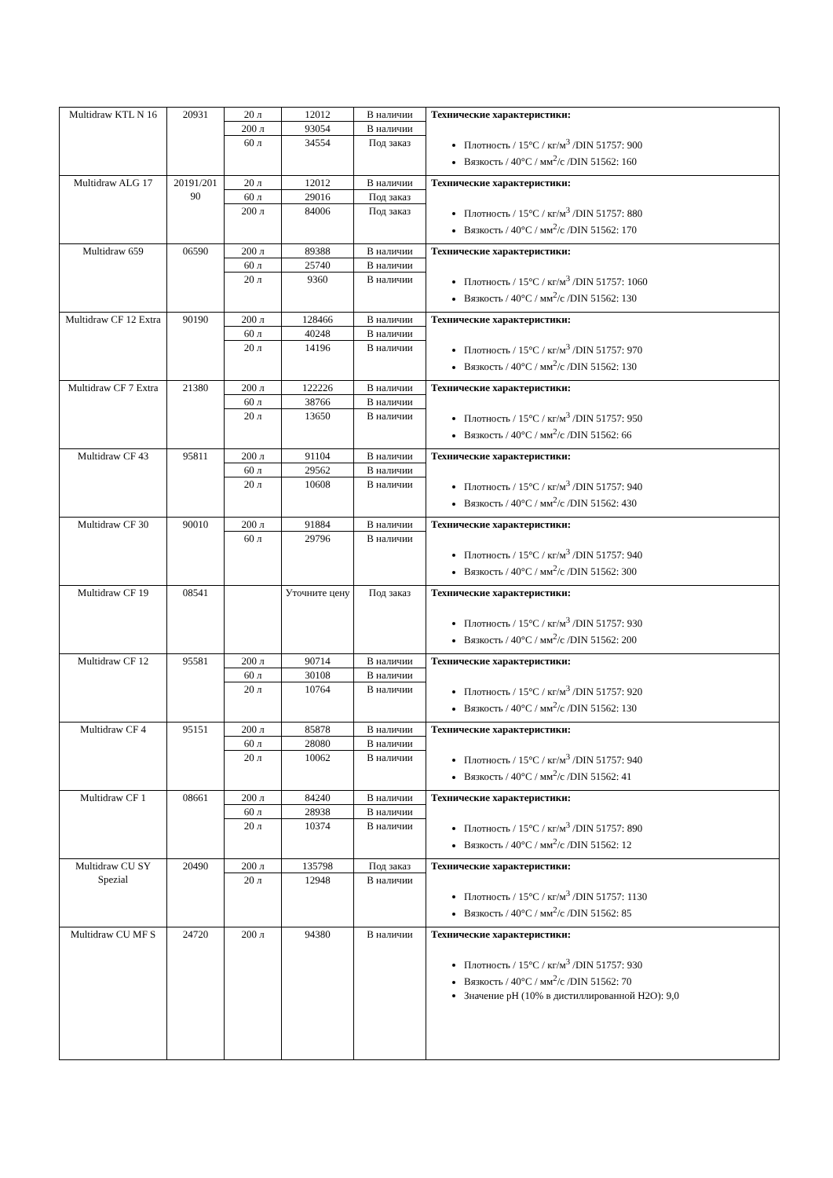| Multidraw KTL N 16 | 20931 | 20 л | 12012 | В наличии | Технические характеристики: Плотность / 15°C / кг/м<sup>3</sup> /DIN 51757: 900 Вязкость / 40°C / мм<sup>2</sup>/с /DIN 51562: 160 |
| | | 200 л | 93054 | В наличии | |
| | | 60 л | 34554 | Под заказ | |
| Multidraw ALG 17 | 20191/201 90 | 20 л | 12012 | В наличии | Технические характеристики: Плотность / 15°C / кг/м<sup>3</sup> /DIN 51757: 880 Вязкость / 40°C / мм<sup>2</sup>/с /DIN 51562: 170 |
| | | 60 л | 29016 | Под заказ | |
| | | 200 л | 84006 | Под заказ | |
| Multidraw 659 | 06590 | 200 л | 89388 | В наличии | Технические характеристики: Плотность / 15°C / кг/м<sup>3</sup> /DIN 51757: 1060 Вязкость / 40°C / мм<sup>2</sup>/с /DIN 51562: 130 |
| | | 60 л | 25740 | В наличии | |
| | | 20 л | 9360 | В наличии | |
| Multidraw CF 12 Extra | 90190 | 200 л | 128466 | В наличии | Технические характеристики: Плотность / 15°C / кг/м<sup>3</sup> /DIN 51757: 970 Вязкость / 40°C / мм<sup>2</sup>/с /DIN 51562: 130 |
| | | 60 л | 40248 | В наличии | |
| | | 20 л | 14196 | В наличии | |
| Multidraw CF 7 Extra | 21380 | 200 л | 122226 | В наличии | Технические характеристики: Плотность / 15°C / кг/м<sup>3</sup> /DIN 51757: 950 Вязкость / 40°C / мм<sup>2</sup>/с /DIN 51562: 66 |
| | | 60 л | 38766 | В наличии | |
| | | 20 л | 13650 | В наличии | |
| Multidraw CF 43 | 95811 | 200 л | 91104 | В наличии | Технические характеристики: Плотность / 15°C / кг/м<sup>3</sup> /DIN 51757: 940 Вязкость / 40°C / мм<sup>2</sup>/с /DIN 51562: 430 |
| | | 60 л | 29562 | В наличии | |
| | | 20 л | 10608 | В наличии | |
| Multidraw CF 30 | 90010 | 200 л | 91884 | В наличии | Технические характеристики: Плотность / 15°C / кг/м<sup>3</sup> /DIN 51757: 940 Вязкость / 40°C / мм<sup>2</sup>/с /DIN 51562: 300 |
| | | 60 л | 29796 | В наличии | |
| Multidraw CF 19 | 08541 | | Уточните цену | Под заказ | Технические характеристики: Плотность / 15°C / кг/м<sup>3</sup> /DIN 51757: 930 Вязкость / 40°C / мм<sup>2</sup>/с /DIN 51562: 200 |
| Multidraw CF 12 | 95581 | 200 л | 90714 | В наличии | Технические характеристики: Плотность / 15°C / кг/м<sup>3</sup> /DIN 51757: 920 Вязкость / 40°C / мм<sup>2</sup>/с /DIN 51562: 130 |
| | | 60 л | 30108 | В наличии | |
| | | 20 л | 10764 | В наличии | |
| Multidraw CF 4 | 95151 | 200 л | 85878 | В наличии | Технические характеристики: Плотность / 15°C / кг/м<sup>3</sup> /DIN 51757: 940 Вязкость / 40°C / мм<sup>2</sup>/с /DIN 51562: 41 |
| | | 60 л | 28080 | В наличии | |
| | | 20 л | 10062 | В наличии | |
| Multidraw CF 1 | 08661 | 200 л | 84240 | В наличии | Технические характеристики: Плотность / 15°C / кг/м<sup>3</sup> /DIN 51757: 890 Вязкость / 40°C / мм<sup>2</sup>/с /DIN 51562: 12 |
| | | 60 л | 28938 | В наличии | |
| | | 20 л | 10374 | В наличии | |
| Multidraw CU SY Spezial | 20490 | 200 л | 135798 | Под заказ | Технические характеристики: Плотность / 15°C / кг/м<sup>3</sup> /DIN 51757: 1130 Вязкость / 40°C / мм<sup>2</sup>/с /DIN 51562: 85 |
| | | 20 л | 12948 | В наличии | |
| Multidraw CU MF S | 24720 | 200 л | 94380 | В наличии | Технические характеристики: Плотность / 15°C / кг/м<sup>3</sup> /DIN 51757: 930 Вязкость / 40°C / мм<sup>2</sup>/с /DIN 51562: 70 Значение pH (10% в дистиллированной H2O): 9,0 |